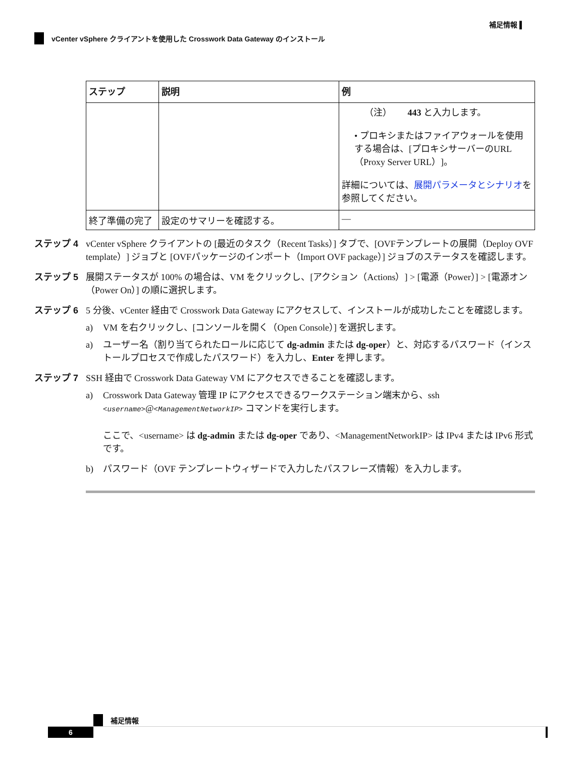補足情報 ▌
vCenter vSphere クライアントを使用した Crosswork Data Gateway のインストール
| ステップ | 説明 | 例 |
| --- | --- | --- |
| | | （注） 443 と入力します。 • プロキシまたはファイアウォールを使用する場合は、[プロキシサーバーのURL（Proxy Server URL）]。 詳細については、 展開パラメータとシナリオ を参照してください。 |
| 終了準備の完了 | 設定のサマリーを確認する。 | — |
ステップ 4 vCenter vSphere クライアントの [最近のタスク（Recent Tasks）] タブで、[OVFテンプレートの展開（Deploy OVF template）] ジョブと [OVFパッケージのインポート（Import OVF package）] ジョブのステータスを確認します。
ステップ 5 展開ステータスが 100% の場合は、VM をクリックし、[アクション（Actions）] > [電源（Power）] > [電源オン（Power On）] の順に選択します。
ステップ 6 5 分後、vCenter 経由で Crosswork Data Gateway にアクセスして、インストールが成功したことを確認します。
a) VM を右クリックし、[コンソールを開く（Open Console）] を選択します。
a) ユーザー名（割り当てられたロールに応じて dg-admin または dg-oper）と、対応するパスワード（インストールプロセスで作成したパスワード）を入力し、Enter を押します。
ステップ 7 SSH 経由で Crosswork Data Gateway VM にアクセスできることを確認します。
a) Crosswork Data Gateway 管理 IP にアクセスできるワークステーション端末から、ssh <username>@<ManagementNetworkIP> コマンドを実行します。
ここで、<username> は dg-admin または dg-oper であり、<ManagementNetworkIP> は IPv4 または IPv6 形式です。
b) パスワード（OVF テンプレートウィザードで入力したパスフレーズ情報）を入力します。
補足情報
6